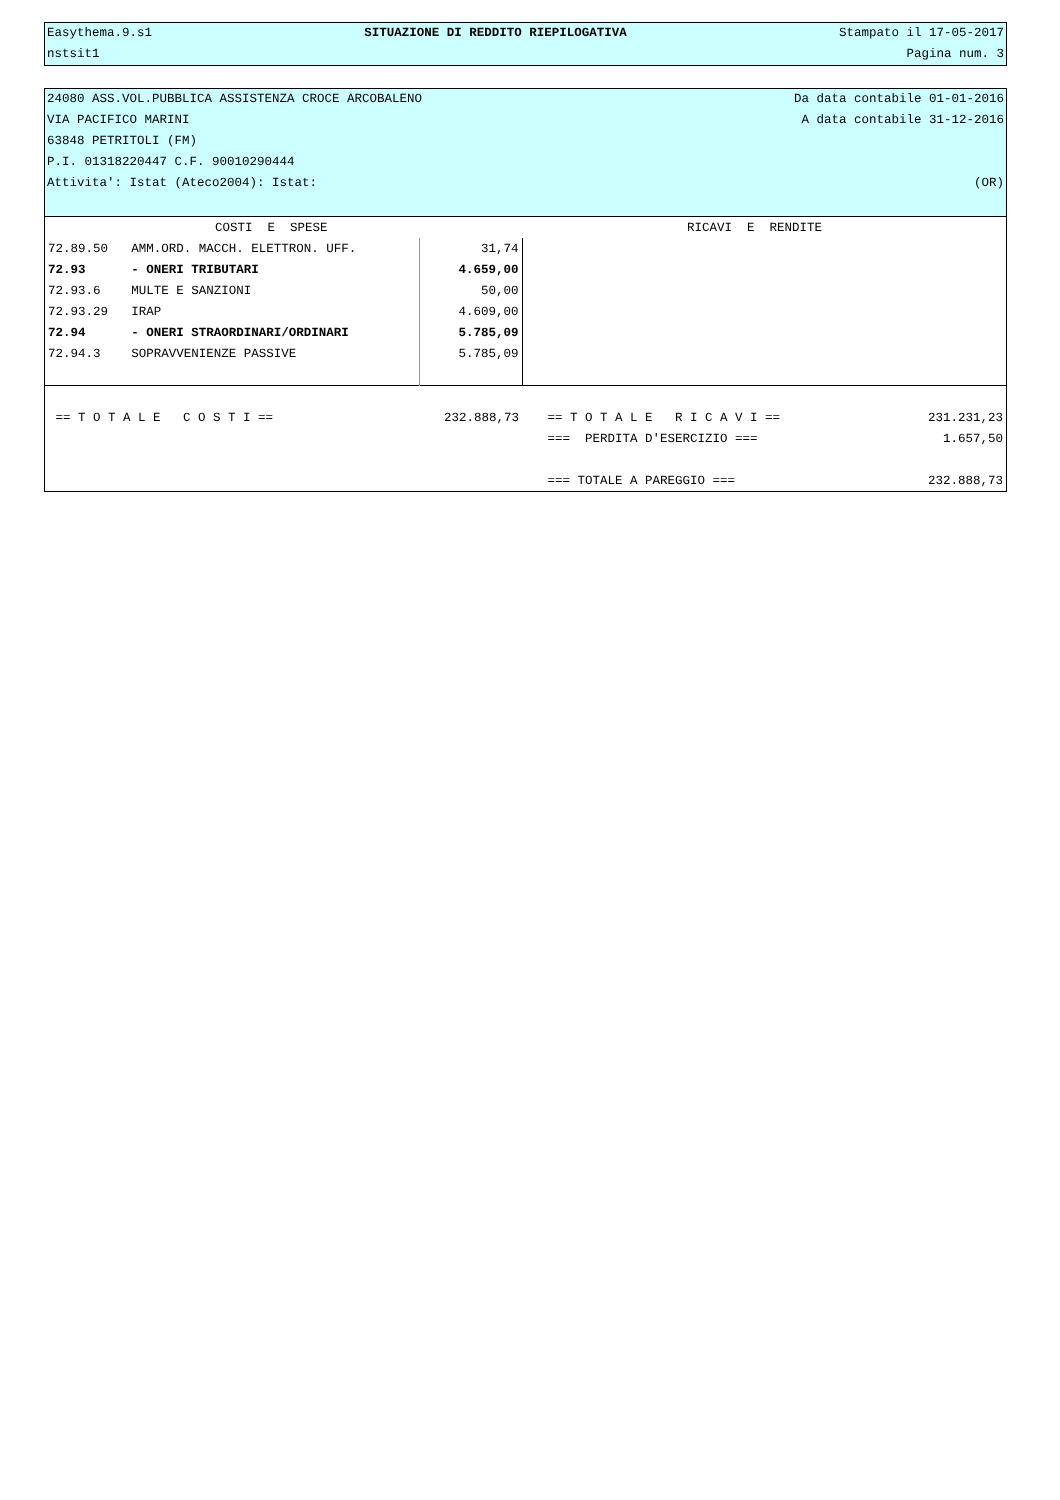Easythema.9.s1 SITUAZIONE DI REDDITO RIEPILOGATIVA Stampato il 17-05-2017
nstsit1 Pagina num. 3
24080 ASS.VOL.PUBBLICA ASSISTENZA CROCE ARCOBALENO Da data contabile 01-01-2016
VIA PACIFICO MARINI A data contabile 31-12-2016
63848 PETRITOLI (FM)
P.I. 01318220447 C.F. 90010290444
Attivita': Istat (Ateco2004): Istat: (OR)
| COSTI E SPESE | | | RICAVI E RENDITE | |
| 72.89.50 | AMM.ORD. MACCH. ELETTRON. UFF. | 31,74 | | |
| 72.93 | - ONERI TRIBUTARI | 4.659,00 | | |
| 72.93.6 | MULTE E SANZIONI | 50,00 | | |
| 72.93.29 | IRAP | 4.609,00 | | |
| 72.94 | - ONERI STRAORDINARI/ORDINARI | 5.785,09 | | |
| 72.94.3 | SOPRAVVENIENZE PASSIVE | 5.785,09 | | |
| == T O T A L E C O S T I == | | 232.888,73 | == T O T A L E R I C A V I == | 231.231,23 |
| | | | === PERDITA D'ESERCIZIO === | 1.657,50 |
| | | | === TOTALE A PAREGGIO === | 232.888,73 |